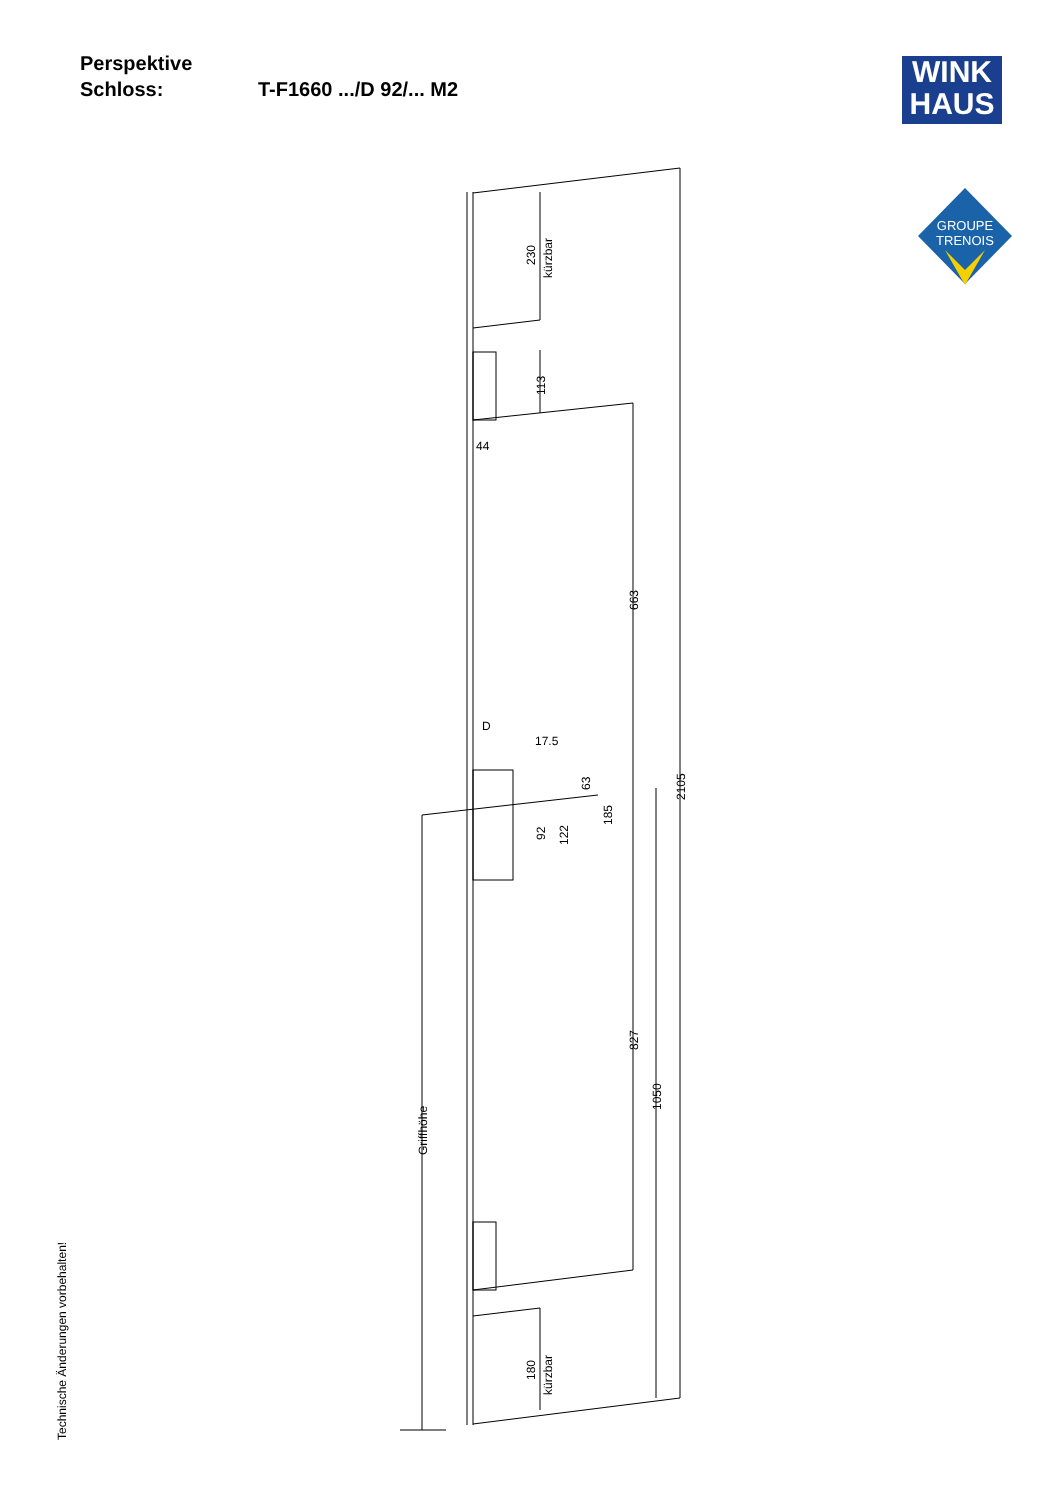Perspektive
Schloss: T-F1660 .../D 92/... M2
WINK
HAUS
GROUPE
TRENOIS
230
kürzbar
113
44
663
2105
D
17.5
63
185
92
122
827
1050
Griffhöhe
180
kürzbar
Technische Änderungen vorbehalten!